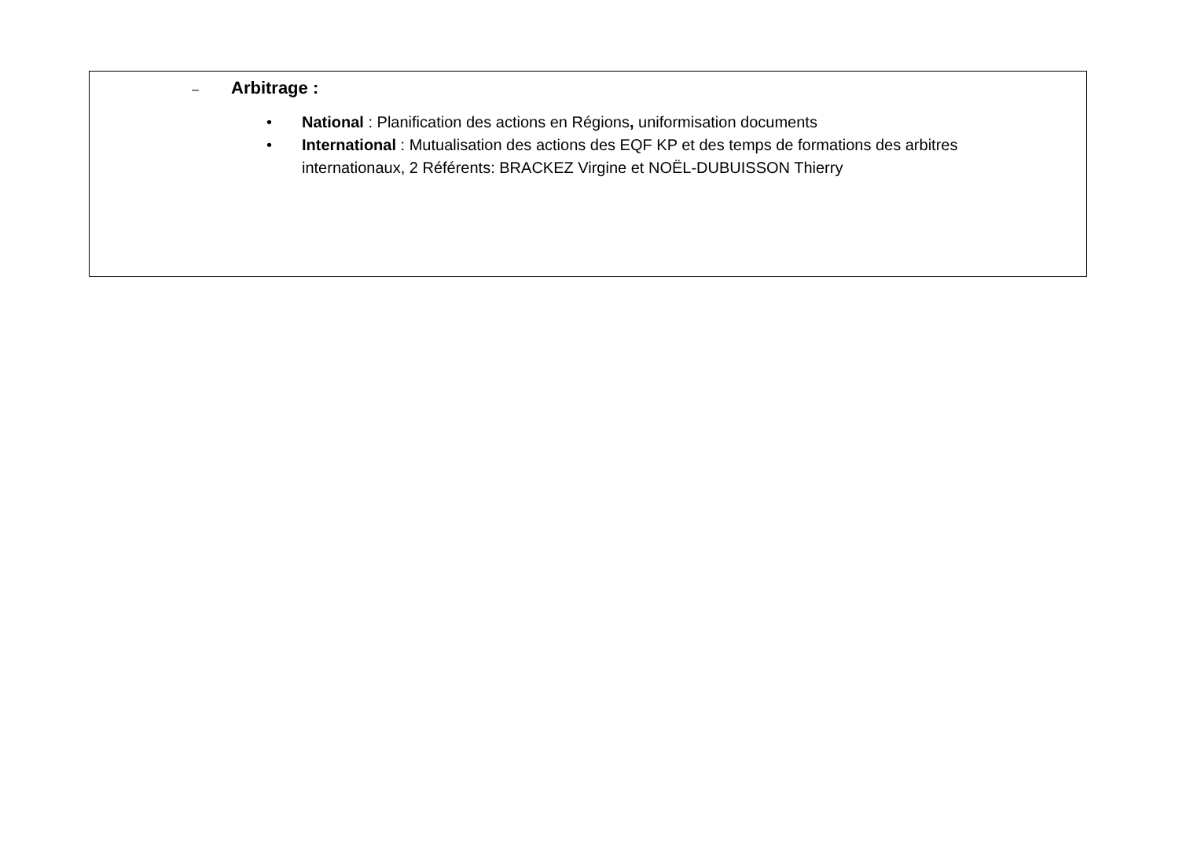– Arbitrage :
• National : Planification des actions en Régions, uniformisation documents
• International : Mutualisation des actions des EQF KP et des temps de formations des arbitres internationaux, 2 Référents: BRACKEZ Virgine et NOËL-DUBUISSON Thierry